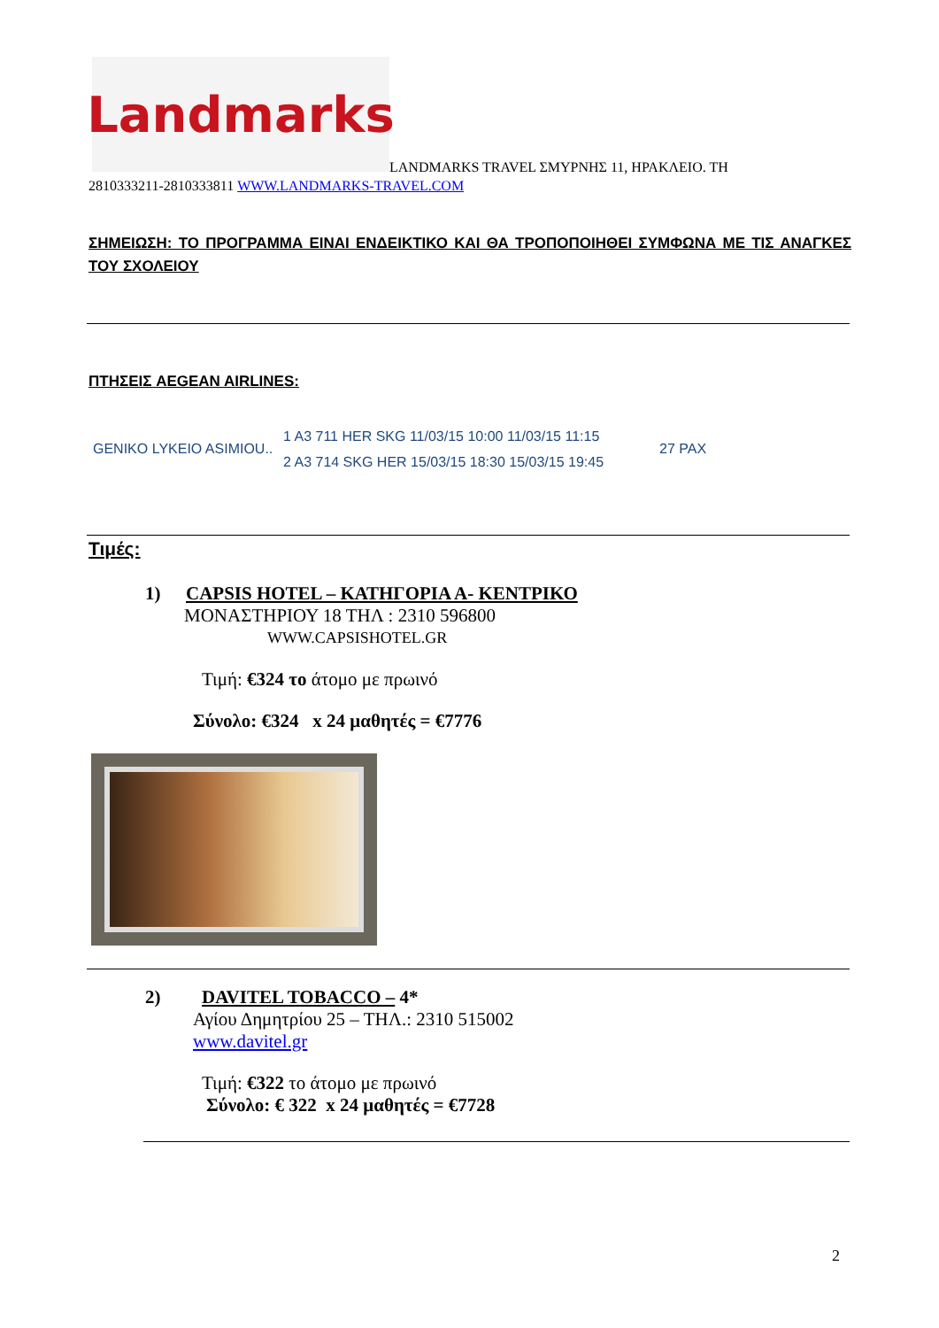Landmarks
LANDMARKS TRAVEL ΣΜΥΡΝΗΣ 11, ΗΡΑΚΛΕΙΟ. ΤΗ
2810333211-2810333811 WWW.LANDMARKS-TRAVEL.COM
ΣΗΜΕΙΩΣΗ: ΤΟ ΠΡΟΓΡΑΜΜΑ ΕΙΝΑΙ ΕΝΔΕΙΚΤΙΚΟ ΚΑΙ ΘΑ ΤΡΟΠΟΠΟΙΗΘΕΙ ΣΥΜΦΩΝΑ ΜΕ ΤΙΣ ΑΝΑΓΚΕΣ ΤΟΥ ΣΧΟΛΕΙΟΥ
ΠΤΗΣΕΙΣ AEGEAN AIRLINES:
GENIKO LYKEIO ASIMIOU..
1 A3 711 HER SKG 11/03/15 10:00 11/03/15 11:15
2 A3 714 SKG HER 15/03/15 18:30 15/03/15 19:45
27 PAX
Τιμές:
1) CAPSIS HOTEL – ΚΑΤΗΓΟΡΙΑ Α- ΚΕΝΤΡΙΚΟ
ΜΟΝΑΣΤΗΡΙΟΥ 18 ΤΗΛ : 2310 596800
WWW.CAPSISHOTEL.GR
Τιμή: €324 το άτομο με πρωινό
Σύνολο: €324 x 24 μαθητές = €7776
2) DAVITEL TOBACCO – 4*
Αγίου Δημητρίου 25 – ΤΗΛ.: 2310 515002
www.davitel.gr
Τιμή: €322 το άτομο με πρωινό
Σύνολο: € 322 x 24 μαθητές = €7728
2